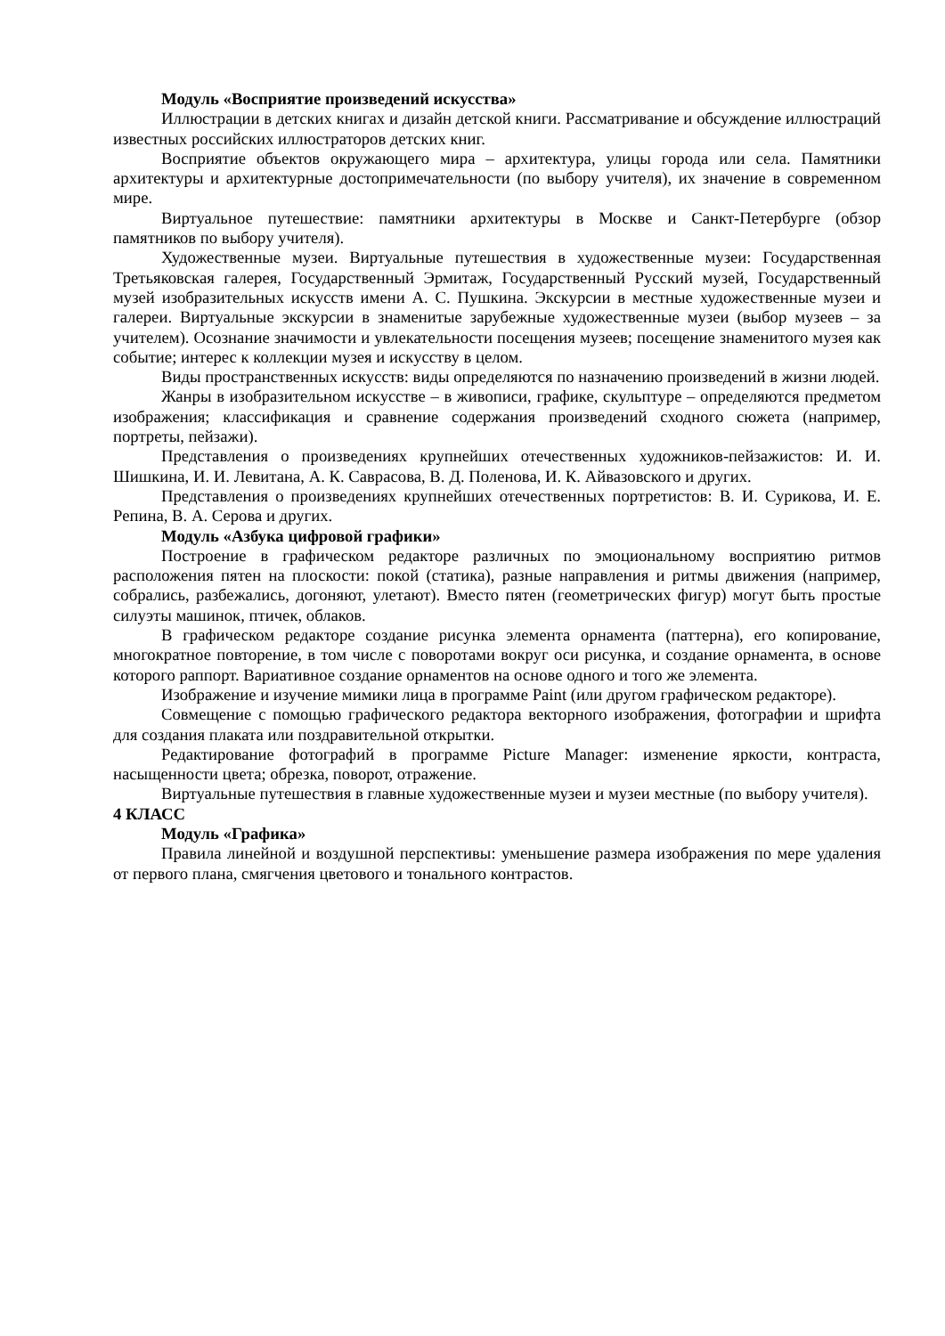Модуль «Восприятие произведений искусства»
Иллюстрации в детских книгах и дизайн детской книги. Рассматривание и обсуждение иллюстраций известных российских иллюстраторов детских книг.
Восприятие объектов окружающего мира – архитектура, улицы города или села. Памятники архитектуры и архитектурные достопримечательности (по выбору учителя), их значение в современном мире.
Виртуальное путешествие: памятники архитектуры в Москве и Санкт-Петербурге (обзор памятников по выбору учителя).
Художественные музеи. Виртуальные путешествия в художественные музеи: Государственная Третьяковская галерея, Государственный Эрмитаж, Государственный Русский музей, Государственный музей изобразительных искусств имени А. С. Пушкина. Экскурсии в местные художественные музеи и галереи. Виртуальные экскурсии в знаменитые зарубежные художественные музеи (выбор музеев – за учителем). Осознание значимости и увлекательности посещения музеев; посещение знаменитого музея как событие; интерес к коллекции музея и искусству в целом.
Виды пространственных искусств: виды определяются по назначению произведений в жизни людей.
Жанры в изобразительном искусстве – в живописи, графике, скульптуре – определяются предметом изображения; классификация и сравнение содержания произведений сходного сюжета (например, портреты, пейзажи).
Представления о произведениях крупнейших отечественных художников-пейзажистов: И. И. Шишкина, И. И. Левитана, А. К. Саврасова, В. Д. Поленова, И. К. Айвазовского и других.
Представления о произведениях крупнейших отечественных портретистов: В. И. Сурикова, И. Е. Репина, В. А. Серова и других.
Модуль «Азбука цифровой графики»
Построение в графическом редакторе различных по эмоциональному восприятию ритмов расположения пятен на плоскости: покой (статика), разные направления и ритмы движения (например, собрались, разбежались, догоняют, улетают). Вместо пятен (геометрических фигур) могут быть простые силуэты машинок, птичек, облаков.
В графическом редакторе создание рисунка элемента орнамента (паттерна), его копирование, многократное повторение, в том числе с поворотами вокруг оси рисунка, и создание орнамента, в основе которого раппорт. Вариативное создание орнаментов на основе одного и того же элемента.
Изображение и изучение мимики лица в программе Paint (или другом графическом редакторе).
Совмещение с помощью графического редактора векторного изображения, фотографии и шрифта для создания плаката или поздравительной открытки.
Редактирование фотографий в программе Picture Manager: изменение яркости, контраста, насыщенности цвета; обрезка, поворот, отражение.
Виртуальные путешествия в главные художественные музеи и музеи местные (по выбору учителя).
4 КЛАСС
Модуль «Графика»
Правила линейной и воздушной перспективы: уменьшение размера изображения по мере удаления от первого плана, смягчения цветового и тонального контрастов.